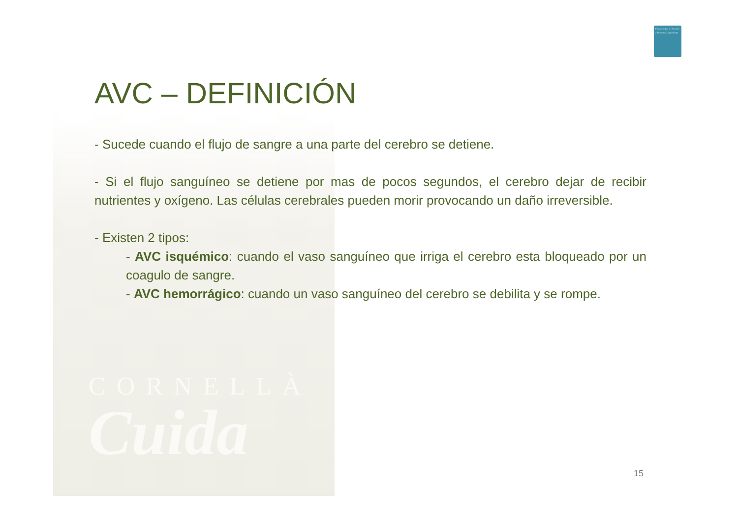Fundació per a l'Atenció a Persones Dependents
CORNELLÀ
Cuida
AVC – DEFINICIÓN
- Sucede cuando el flujo de sangre a una parte del cerebro se detiene.
- Si el flujo sanguíneo se detiene por mas de pocos segundos, el cerebro dejar de recibir nutrientes y oxígeno. Las células cerebrales pueden morir provocando un daño irreversible.
- Existen 2 tipos:
- AVC isquémico: cuando el vaso sanguíneo que irriga el cerebro esta bloqueado por un coagulo de sangre.
- AVC hemorrágico: cuando un vaso sanguíneo del cerebro se debilita y se rompe.
15